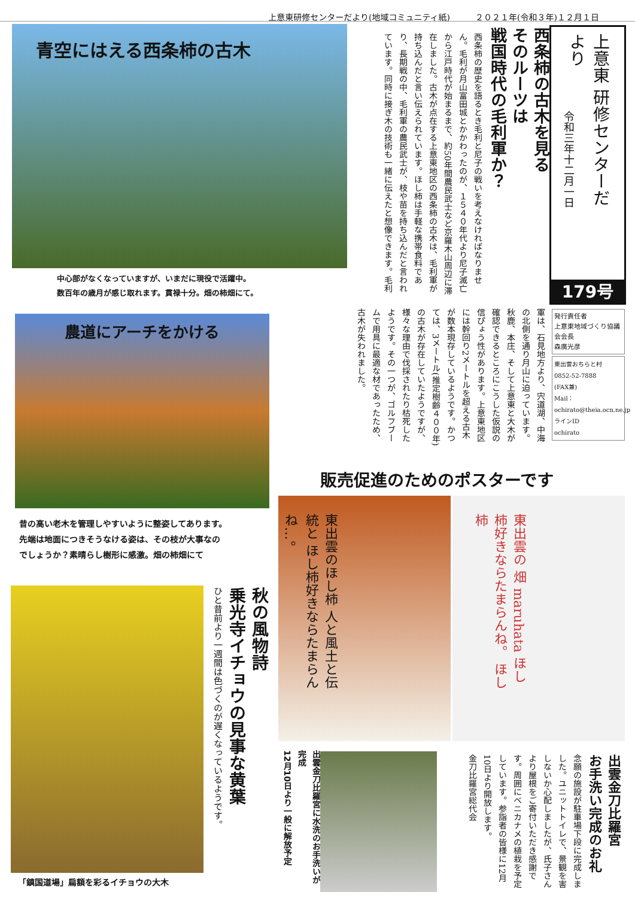上意東研修センターだより(地域コミュニティ紙)　　　２０２１年(令和３年)１２月１日
青空にはえる西条柿の古木
中心部がなくなっていますが、いまだに現役で活躍中。
数百年の歳月が感じ取れます。貫禄十分。畑の柿畑にて。
西条柿の古木を見る
そのルーツは
戦国時代の毛利軍か？
西条柿の歴史を語るとき毛利と尼子の戦いを考えなければなりません。毛利が月山富田城とかかわったのが、１５４０年代より尼子滅亡から江戸時代が始まるまで、約50年間農民武士など京羅木山周辺に滞在しました。古木が点在する上意東地区の西条柿の古木は、毛利軍が持ち込んだと言い伝えられています。ほし柿は手軽な携帯食料であり、長期戦の中、毛利軍の農民武士が、枝や苗を持ち込んだと言われています。同時に接ぎ木の技術も一緒に伝えたと想像できます。毛利
上意東 研修センターだより
令和三年十二月一日
179号
発行責任者
上意東地域づくり協議会会長
森廣光彦
東出雲おちらと村
0852-52-7888
(FAX兼)
Mail：ochirato@theia.ocn.ne.jp
ラインID
ochirato
軍は、石見地方より、宍道湖、中海の北側を通り月山に迫っています。秋鹿、本庄、そして上意東と大木が確認できるところにこうした仮説の信ぴょう性があります。上意東地区には幹回り2メートルを超える古木が数本現存しているようです。かつては、3メートル(推定樹齢４００年)の古木が存在していたようですが、様々な理由で伐採されたり枯死したようです。その一つが、ゴルフブームで用具に最適な材であったため、古木が失われました。
農道にアーチをかける
昔の高い老木を管理しやすいように整姿してあります。
先端は地面につきそうなける姿は、その枝が大事なの
でしょうか？素晴らし樹形に感激。畑の柿畑にて
販売促進のためのポスターです
東出雲のほし柿 人と風土と伝統と ほし柿好きならたまらんね…。
東出雲の 畑 maruhata ほし柿好きならたまらんね。 ほし柿
「鎮国道場」扁額を彩るイチョウの大木
秋の風物詩
乗光寺イチョウの見事な黄葉
ひと昔前より一週間は色づくのが遅くなっているようです。
出雲金刀比羅宮に水洗のお手洗いが完成
12月10日より一般に解放予定
出雲金刀比羅宮
お手洗い完成のお礼
念願の施設が駐車場下段に完成しました。ユニットトイレで、景観を害しないか心配しましたが、氏子さんより屋根をご寄付いただき感謝です。周囲にベニカナメの植栽を予定しています。参詣者の皆様に12月10日より開放します。
金刀比羅宮総代会